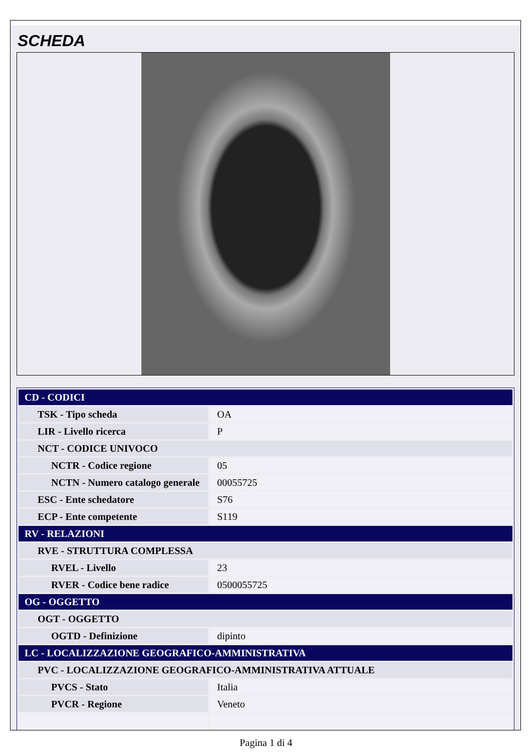SCHEDA
| CD - CODICI | |
| TSK - Tipo scheda | OA |
| LIR - Livello ricerca | P |
| NCT - CODICE UNIVOCO | |
| NCTR - Codice regione | 05 |
| NCTN - Numero catalogo generale | 00055725 |
| ESC - Ente schedatore | S76 |
| ECP - Ente competente | S119 |
| RV - RELAZIONI | |
| RVE - STRUTTURA COMPLESSA | |
| RVEL - Livello | 23 |
| RVER - Codice bene radice | 0500055725 |
| OG - OGGETTO | |
| OGT - OGGETTO | |
| OGTD - Definizione | dipinto |
| LC - LOCALIZZAZIONE GEOGRAFICO-AMMINISTRATIVA | |
| PVC - LOCALIZZAZIONE GEOGRAFICO-AMMINISTRATIVA ATTUALE | |
| PVCS - Stato | Italia |
| PVCR - Regione | Veneto |
Pagina 1 di 4